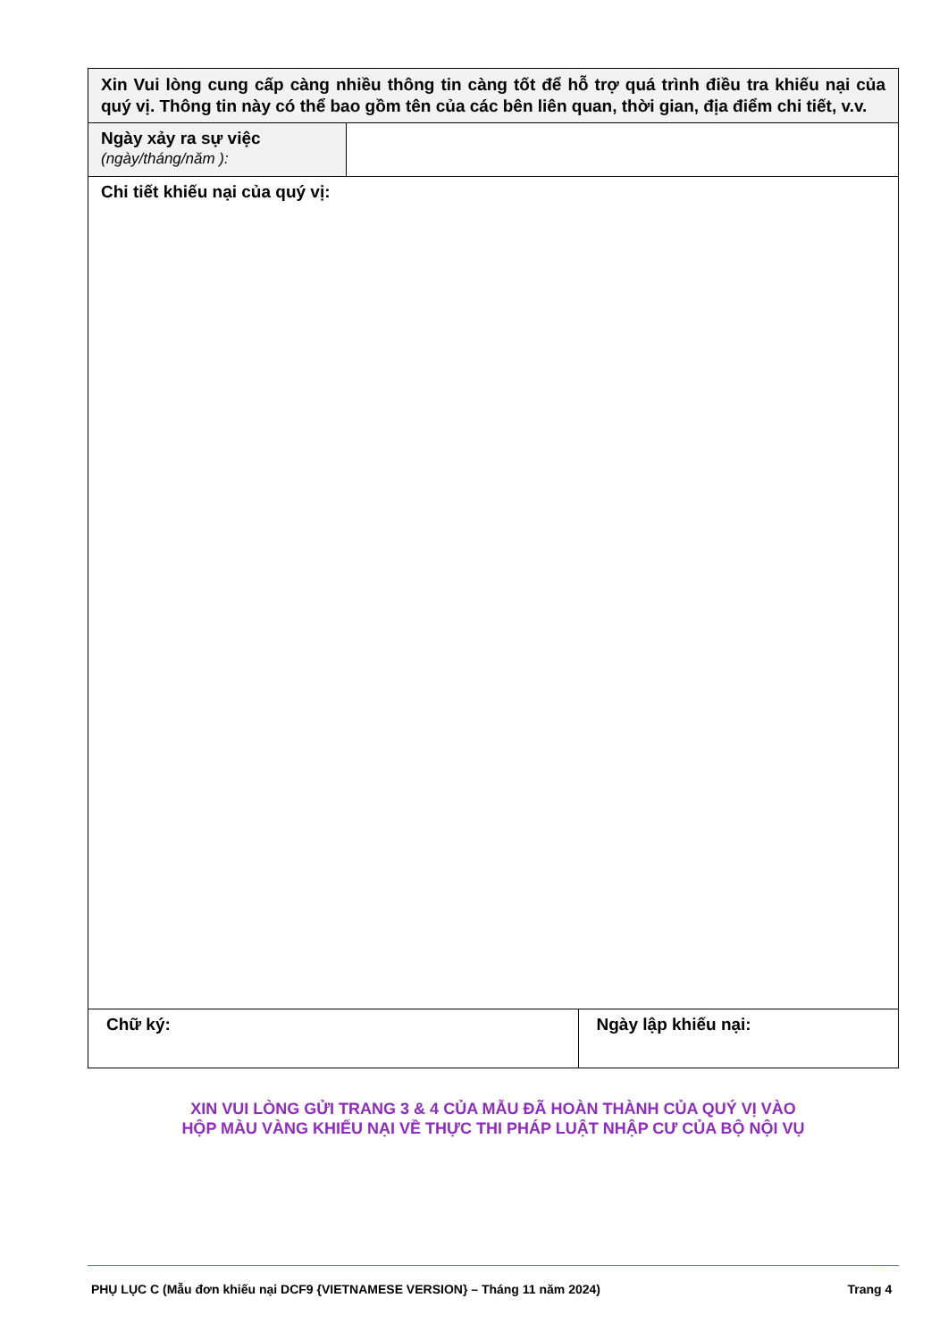| Xin Vui lòng cung cấp càng nhiều thông tin càng tốt để hỗ trợ quá trình điều tra khiếu nại của quý vị. Thông tin này có thể bao gồm tên của các bên liên quan, thời gian, địa điểm chi tiết, v.v. | | |
| Ngày xảy ra sự việc (ngày/tháng/năm ): | | |
| Chi tiết khiếu nại của quý vị: | | |
| Chữ ký: | | Ngày lập khiếu nại: |
XIN VUI LÒNG GỬI TRANG 3 & 4 CỦA MẪU ĐÃ HOÀN THÀNH CỦA QUÝ VỊ VÀO
HỘP MÀU VÀNG KHIẾU NẠI VỀ THỰC THI PHÁP LUẬT NHẬP CƯ CỦA BỘ NỘI VỤ
PHỤ LỤC C (Mẫu đơn khiếu nại DCF9 {VIETNAMESE VERSION} – Tháng 11 năm 2024) Trang 4